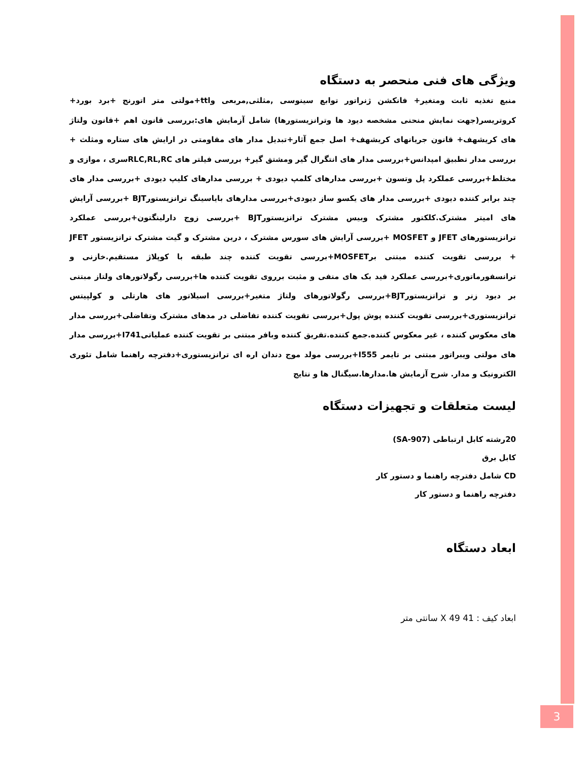ویژگی های فنی منحصر به دستگاه
منبع تغذیه ثابت ومتغیر+ فانکشن ژنراتور توابع سینوسی ,مثلثی,مربعی وttl+مولتی متر اتورنج +برد بورد+ کروتریسر(جهت نمایش منحنی مشخصه دیود ها وترانزیستورها) شامل آزمایش های:بررسی قانون اهم +قانون ولتاژ های کریشهف+ قانون جریانهای کریشهف+ اصل جمع آثار+تبدیل مدار های مقاومتی در ارایش های ستاره ومثلث + بررسی مدار تطبیق امپدانس+بررسی مدار های انتگرال گیر ومشتق گیر+ بررسی فیلتر های RLC,RL,RCسری ، موازی و مختلط+بررسی عملکرد پل وتسون +بررسی مدارهای کلمپ دیودی + بررسی مدارهای کلیپ دیودی +بررسی مدار های چند برابر کننده دیودی +بررسی مدار های یکسو ساز دیودی+بررسی مدارهای بایاسینگ ترانزیستورBJT +بررسی آرایش های امیتر مشترک.کلکتور مشترک وبیس مشترک ترانزیستورBJT +بررسی زوج دارلینگتون+بررسی عملکرد ترانزیستورهای JFET و MOSFET +بررسی آرایش های سورس مشترک ، درین مشترک و گیت مشترک ترانزیستور JFET + بررسی تقویت کننده مبتنی برMOSFET+بررسی تقویت کننده چند طبقه با کوپلاژ مستقیم.خازنی و ترانسفورماتوری+بررسی عملکرد فید بک های منفی و مثبت برروی تقویت کننده ها+بررسی رگولاتورهای ولتاز مبتنی بر دیود زنر و ترانزیستورBJT+بررسی رگولاتورهای ولتاژ متغیر+بررسی اسیلاتور های هارتلی و کولپیتس ترانزیستوری+بررسی تقویت کننده پوش پول+بررسی تقویت کننده تفاضلی در مدهای مشترک وتفاضلی+بررسی مدار های معکوس کننده ، غیر معکوس کننده.جمع کننده.تفریق کننده وبافر مبتنی بر تقویت کننده عملیاتیI741+بررسی مدار های مولتی ویبراتور مبتنی بر تایمر I555+بررسی مولد موج دندان اره ای ترانزیستوری+دفترچه راهنما شامل تئوری الکترونیک و مدار. شرح آزمایش ها.مدارها.سیگنال ها و نتایج
لیست متعلقات و تجهیزات دستگاه
20رشته کابل ارتباطی (SA-907)
کابل برق
CD شامل دفترچه راهنما و دستور کار
دفترچه راهنما و دستور کار
ابعاد دستگاه
ابعاد کیف : 41 X 49 سانتی متر
3